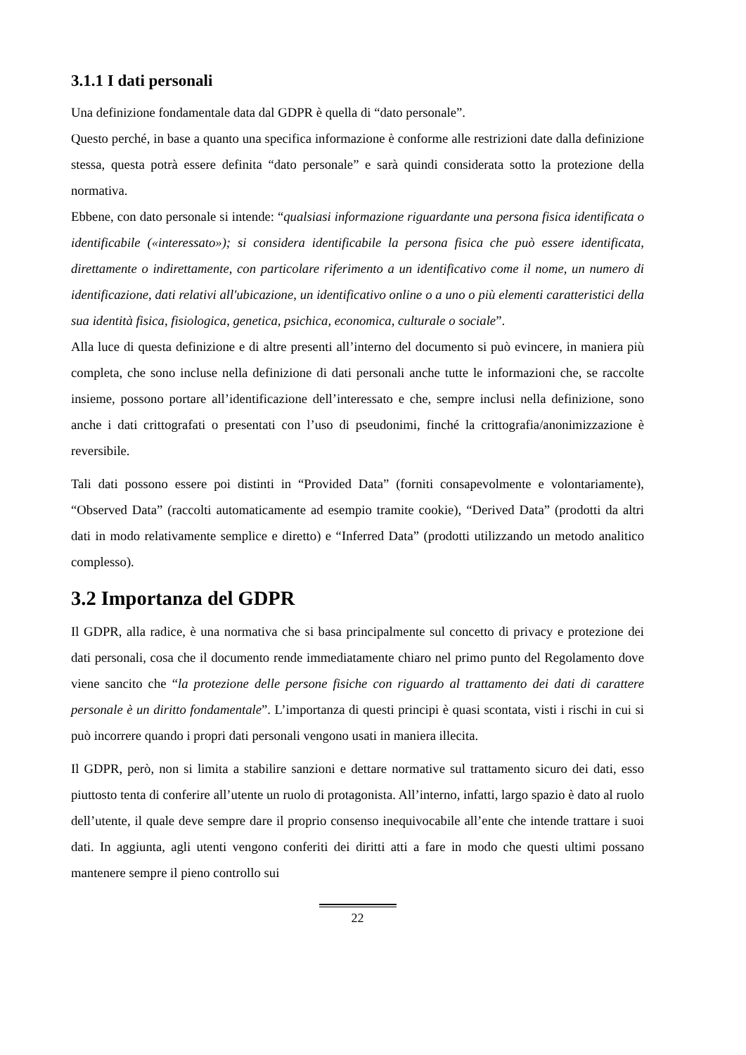3.1.1 I dati personali
Una definizione fondamentale data dal GDPR è quella di “dato personale”.
Questo perché, in base a quanto una specifica informazione è conforme alle restrizioni date dalla definizione stessa, questa potrà essere definita “dato personale” e sarà quindi considerata sotto la protezione della normativa.
Ebbene, con dato personale si intende: “qualsiasi informazione riguardante una persona fisica identificata o identificabile («interessato»); si considera identificabile la persona fisica che può essere identificata, direttamente o indirettamente, con particolare riferimento a un identificativo come il nome, un numero di identificazione, dati relativi all'ubicazione, un identificativo online o a uno o più elementi caratteristici della sua identità fisica, fisiologica, genetica, psichica, economica, culturale o sociale”.
Alla luce di questa definizione e di altre presenti all’interno del documento si può evincere, in maniera più completa, che sono incluse nella definizione di dati personali anche tutte le informazioni che, se raccolte insieme, possono portare all’identificazione dell’interessato e che, sempre inclusi nella definizione, sono anche i dati crittografati o presentati con l’uso di pseudonimi, finché la crittografia/anonimizzazione è reversibile.
Tali dati possono essere poi distinti in “Provided Data” (forniti consapevolmente e volontariamente), “Observed Data” (raccolti automaticamente ad esempio tramite cookie), “Derived Data” (prodotti da altri dati in modo relativamente semplice e diretto) e “Inferred Data” (prodotti utilizzando un metodo analitico complesso).
3.2 Importanza del GDPR
Il GDPR, alla radice, è una normativa che si basa principalmente sul concetto di privacy e protezione dei dati personali, cosa che il documento rende immediatamente chiaro nel primo punto del Regolamento dove viene sancito che “la protezione delle persone fisiche con riguardo al trattamento dei dati di carattere personale è un diritto fondamentale”. L’importanza di questi principi è quasi scontata, visti i rischi in cui si può incorrere quando i propri dati personali vengono usati in maniera illecita.
Il GDPR, però, non si limita a stabilire sanzioni e dettare normative sul trattamento sicuro dei dati, esso piuttosto tenta di conferire all’utente un ruolo di protagonista. All’interno, infatti, largo spazio è dato al ruolo dell’utente, il quale deve sempre dare il proprio consenso inequivocabile all’ente che intende trattare i suoi dati. In aggiunta, agli utenti vengono conferiti dei diritti atti a fare in modo che questi ultimi possano mantenere sempre il pieno controllo sui
22